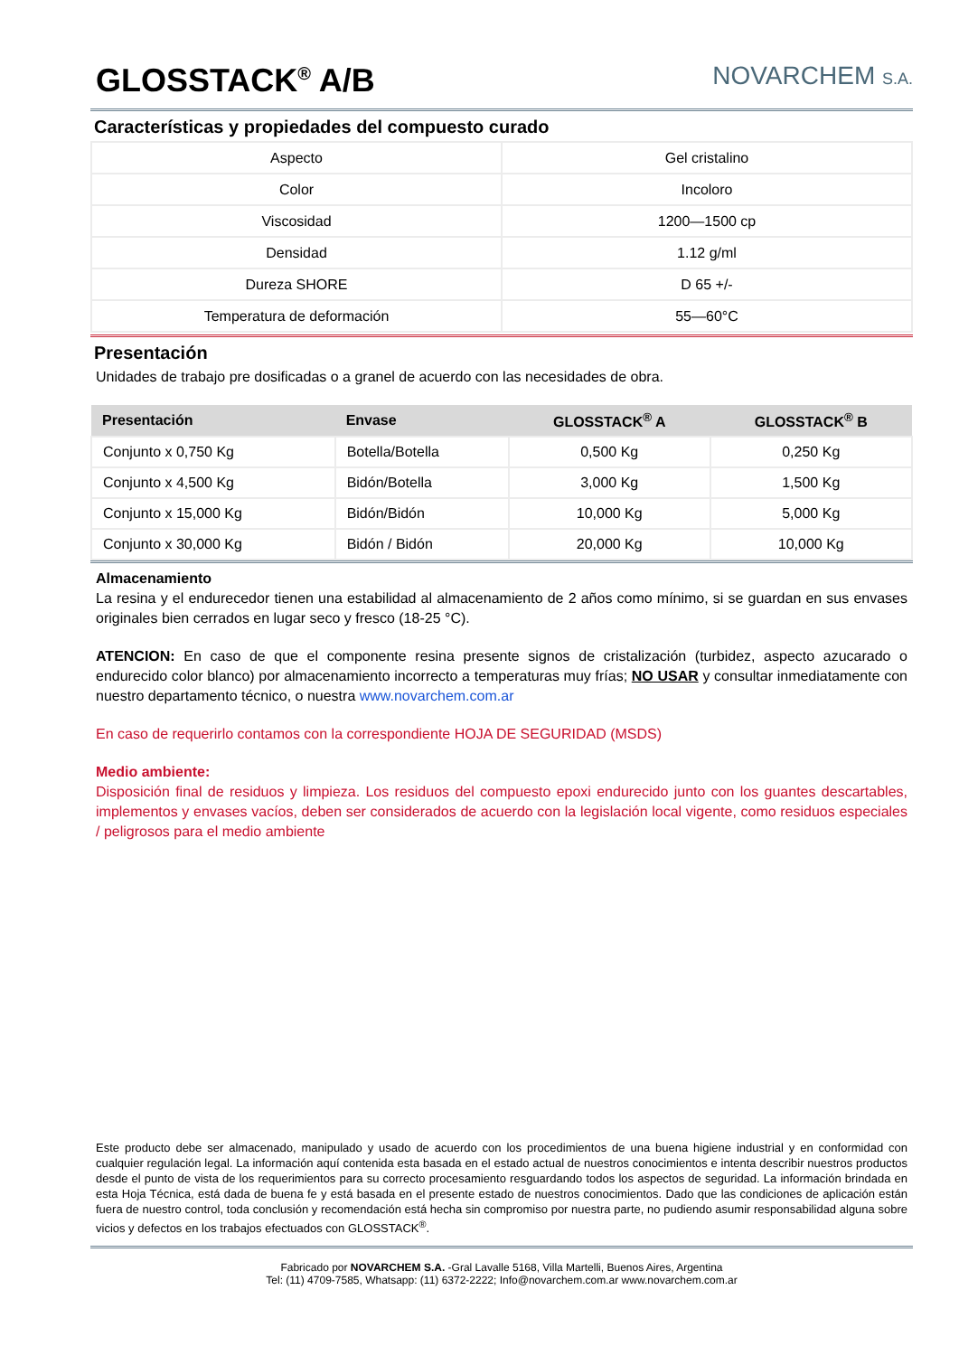GLOSSTACK<sup>®</sup> A/B
NOVARCHEM S.A.
Características y propiedades del compuesto curado
| Aspecto | Gel cristalino |
| Color | Incoloro |
| Viscosidad | 1200—1500 cp |
| Densidad | 1.12 g/ml |
| Dureza SHORE | D 65 +/- |
| Temperatura de deformación | 55—60°C |
Presentación
Unidades de trabajo pre dosificadas o a granel de acuerdo con las necesidades de obra.
| Presentación | Envase | GLOSSTACK<sup>®</sup> A | GLOSSTACK<sup>®</sup> B |
| --- | --- | --- | --- |
| Conjunto x 0,750 Kg | Botella/Botella | 0,500 Kg | 0,250 Kg |
| Conjunto x 4,500 Kg | Bidón/Botella | 3,000 Kg | 1,500 Kg |
| Conjunto x 15,000 Kg | Bidón/Bidón | 10,000 Kg | 5,000 Kg |
| Conjunto x 30,000 Kg | Bidón / Bidón | 20,000 Kg | 10,000 Kg |
Almacenamiento
La resina y el endurecedor tienen una estabilidad al almacenamiento de 2 años como mínimo, si se guardan en sus envases originales bien cerrados en lugar seco y fresco (18-25 °C).
ATENCION: En caso de que el componente resina presente signos de cristalización (turbidez, aspecto azucarado o endurecido color blanco) por almacenamiento incorrecto a temperaturas muy frías; NO USAR y consultar inmediatamente con nuestro departamento técnico, o nuestra www.novarchem.com.ar
En caso de requerirlo contamos con la correspondiente HOJA DE SEGURIDAD (MSDS)
Medio ambiente:
Disposición final de residuos y limpieza. Los residuos del compuesto epoxi endurecido junto con los guantes descartables, implementos y envases vacíos, deben ser considerados de acuerdo con la legislación local vigente, como residuos especiales / peligrosos para el medio ambiente
Este producto debe ser almacenado, manipulado y usado de acuerdo con los procedimientos de una buena higiene industrial y en conformidad con cualquier regulación legal. La información aquí contenida esta basada en el estado actual de nuestros conocimientos e intenta describir nuestros productos desde el punto de vista de los requerimientos para su correcto procesamiento resguardando todos los aspectos de seguridad. La información brindada en esta Hoja Técnica, está dada de buena fe y está basada en el presente estado de nuestros conocimientos. Dado que las condiciones de aplicación están fuera de nuestro control, toda conclusión y recomendación está hecha sin compromiso por nuestra parte, no pudiendo asumir responsabilidad alguna sobre vicios y defectos en los trabajos efectuados con GLOSSTACK<sup>®</sup>.
Fabricado por NOVARCHEM S.A. -Gral Lavalle 5168, Villa Martelli, Buenos Aires, Argentina
Tel: (11) 4709-7585, Whatsapp: (11) 6372-2222; Info@novarchem.com.ar www.novarchem.com.ar